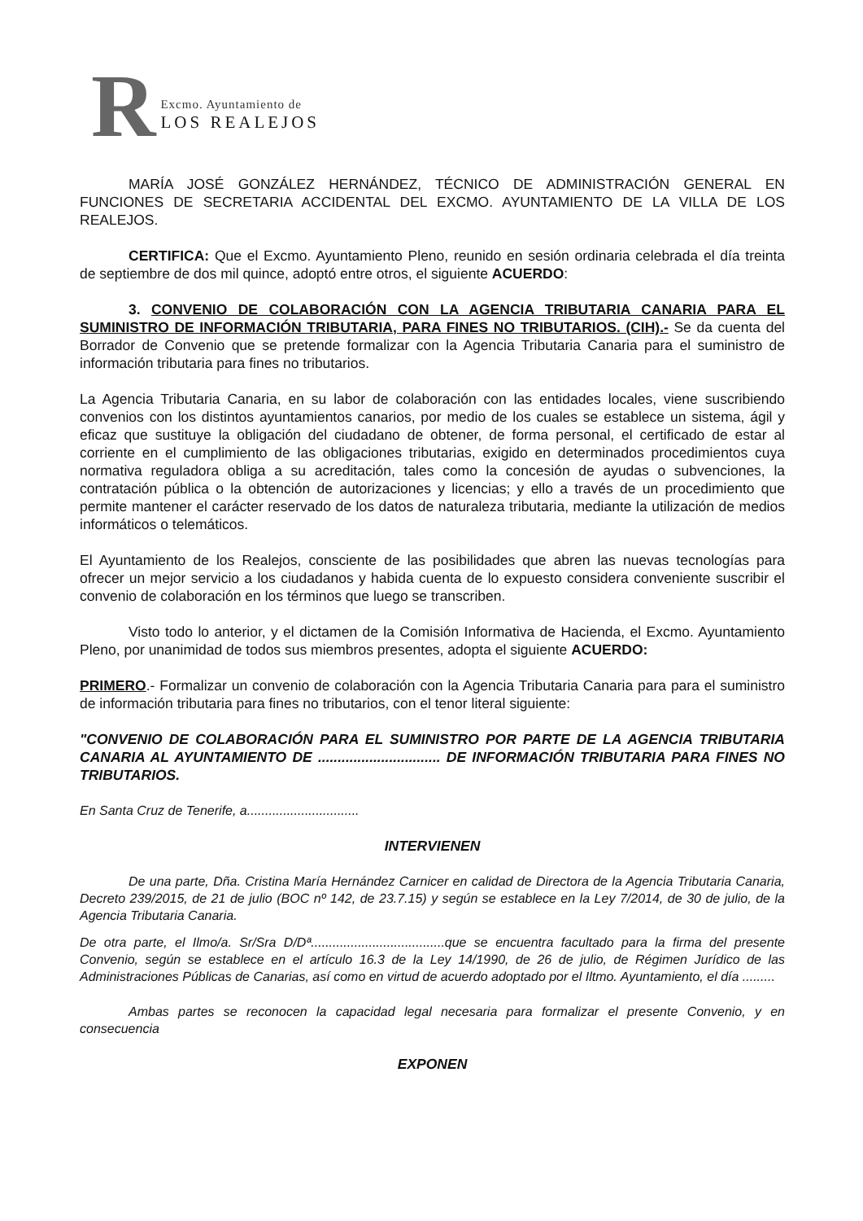R
Excmo. Ayuntamiento de
LOS REALEJOS
MARÍA JOSÉ GONZÁLEZ HERNÁNDEZ, TÉCNICO DE ADMINISTRACIÓN GENERAL EN FUNCIONES DE SECRETARIA ACCIDENTAL DEL EXCMO. AYUNTAMIENTO DE LA VILLA DE LOS REALEJOS.
CERTIFICA: Que el Excmo. Ayuntamiento Pleno, reunido en sesión ordinaria celebrada el día treinta de septiembre de dos mil quince, adoptó entre otros, el siguiente ACUERDO:
3. CONVENIO DE COLABORACIÓN CON LA AGENCIA TRIBUTARIA CANARIA PARA EL SUMINISTRO DE INFORMACIÓN TRIBUTARIA, PARA FINES NO TRIBUTARIOS. (CIH).- Se da cuenta del Borrador de Convenio que se pretende formalizar con la Agencia Tributaria Canaria para el suministro de información tributaria para fines no tributarios.
La Agencia Tributaria Canaria, en su labor de colaboración con las entidades locales, viene suscribiendo convenios con los distintos ayuntamientos canarios, por medio de los cuales se establece un sistema, ágil y eficaz que sustituye la obligación del ciudadano de obtener, de forma personal, el certificado de estar al corriente en el cumplimiento de las obligaciones tributarias, exigido en determinados procedimientos cuya normativa reguladora obliga a su acreditación, tales como la concesión de ayudas o subvenciones, la contratación pública o la obtención de autorizaciones y licencias; y ello a través de un procedimiento que permite mantener el carácter reservado de los datos de naturaleza tributaria, mediante la utilización de medios informáticos o telemáticos.
El Ayuntamiento de los Realejos, consciente de las posibilidades que abren las nuevas tecnologías para ofrecer un mejor servicio a los ciudadanos y habida cuenta de lo expuesto considera conveniente suscribir el convenio de colaboración en los términos que luego se transcriben.
Visto todo lo anterior, y el dictamen de la Comisión Informativa de Hacienda, el Excmo. Ayuntamiento Pleno, por unanimidad de todos sus miembros presentes, adopta el siguiente ACUERDO:
PRIMERO.- Formalizar un convenio de colaboración con la Agencia Tributaria Canaria para para el suministro de información tributaria para fines no tributarios, con el tenor literal siguiente:
"CONVENIO DE COLABORACIÓN PARA EL SUMINISTRO POR PARTE DE LA AGENCIA TRIBUTARIA CANARIA AL AYUNTAMIENTO DE ............................... DE INFORMACIÓN TRIBUTARIA PARA FINES NO TRIBUTARIOS.
En Santa Cruz de Tenerife, a...............................
INTERVIENEN
De una parte, Dña. Cristina María Hernández Carnicer en calidad de Directora de la Agencia Tributaria Canaria, Decreto 239/2015, de 21 de julio (BOC nº 142, de 23.7.15) y según se establece en la Ley 7/2014, de 30 de julio, de la Agencia Tributaria Canaria.
De otra parte, el Ilmo/a. Sr/Sra D/Dª.....................................que se encuentra facultado para la firma del presente Convenio, según se establece en el artículo 16.3 de la Ley 14/1990, de 26 de julio, de Régimen Jurídico de las Administraciones Públicas de Canarias, así como en virtud de acuerdo adoptado por el Iltmo. Ayuntamiento, el día .........
Ambas partes se reconocen la capacidad legal necesaria para formalizar el presente Convenio, y en consecuencia
EXPONEN